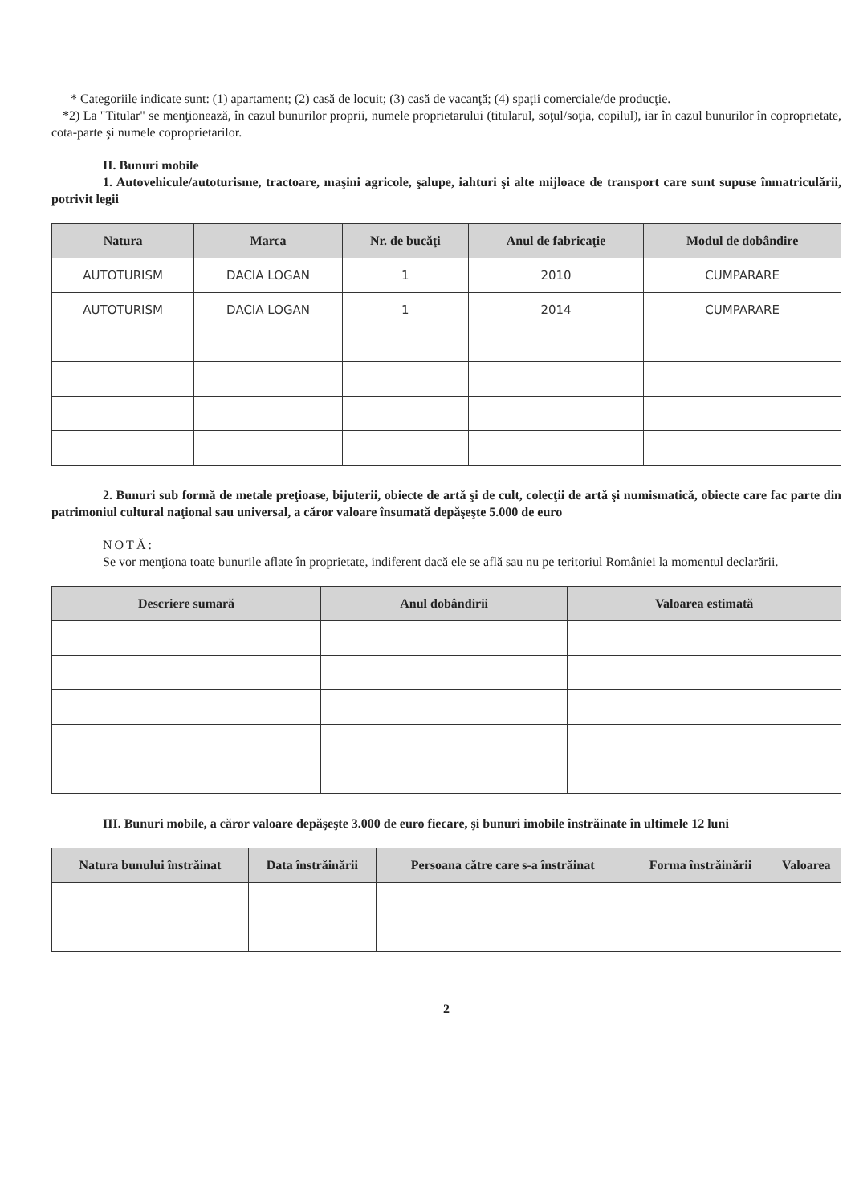* Categoriile indicate sunt: (1) apartament; (2) casă de locuit; (3) casă de vacanţă; (4) spaţii comerciale/de producţie.
*2) La "Titular" se menţionează, în cazul bunurilor proprii, numele proprietarului (titularul, soţul/soţia, copilul), iar în cazul bunurilor în coproprietate, cota-parte şi numele coproprietarilor.
II. Bunuri mobile
1. Autovehicule/autoturisme, tractoare, maşini agricole, şalupe, iahturi şi alte mijloace de transport care sunt supuse înmatriculării, potrivit legii
| Natura | Marca | Nr. de bucăţi | Anul de fabricaţie | Modul de dobândire |
| --- | --- | --- | --- | --- |
| AUTOTURISM | DACIA LOGAN | 1 | 2010 | CUMPARARE |
| AUTOTURISM | DACIA LOGAN | 1 | 2014 | CUMPARARE |
2. Bunuri sub formă de metale preţioase, bijuterii, obiecte de artă şi de cult, colecţii de artă şi numismatică, obiecte care fac parte din patrimoniul cultural naţional sau universal, a căror valoare însumată depăşeşte 5.000 de euro
NOTĂ:
Se vor menţiona toate bunurile aflate în proprietate, indiferent dacă ele se află sau nu pe teritoriul României la momentul declarării.
| Descriere sumară | Anul dobândirii | Valoarea estimată |
| --- | --- | --- |
III. Bunuri mobile, a căror valoare depăşeşte 3.000 de euro fiecare, şi bunuri imobile înstrăinate în ultimele 12 luni
| Natura bunului înstrăinat | Data înstrăinării | Persoana către care s-a înstrăinat | Forma înstrăinării | Valoarea |
| --- | --- | --- | --- | --- |
2